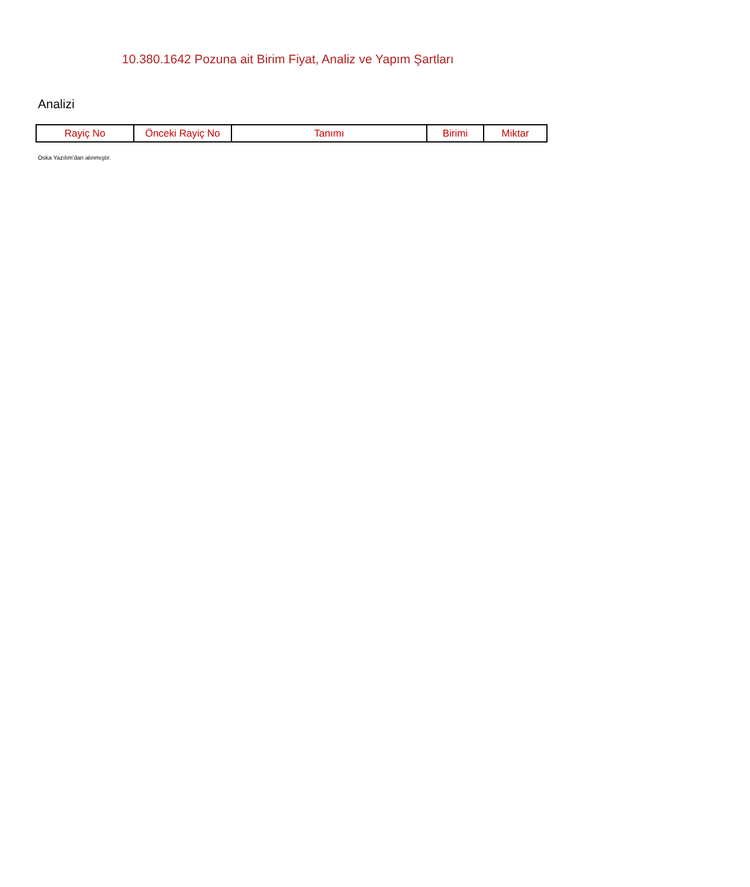10.380.1642 Pozuna ait Birim Fiyat, Analiz ve Yapım Şartları
Analizi
| Rayiç No | Önceki Rayiç No | Tanımı | Birimi | Miktar |
| --- | --- | --- | --- | --- |
Oska Yazılım'dan alınmıştır.